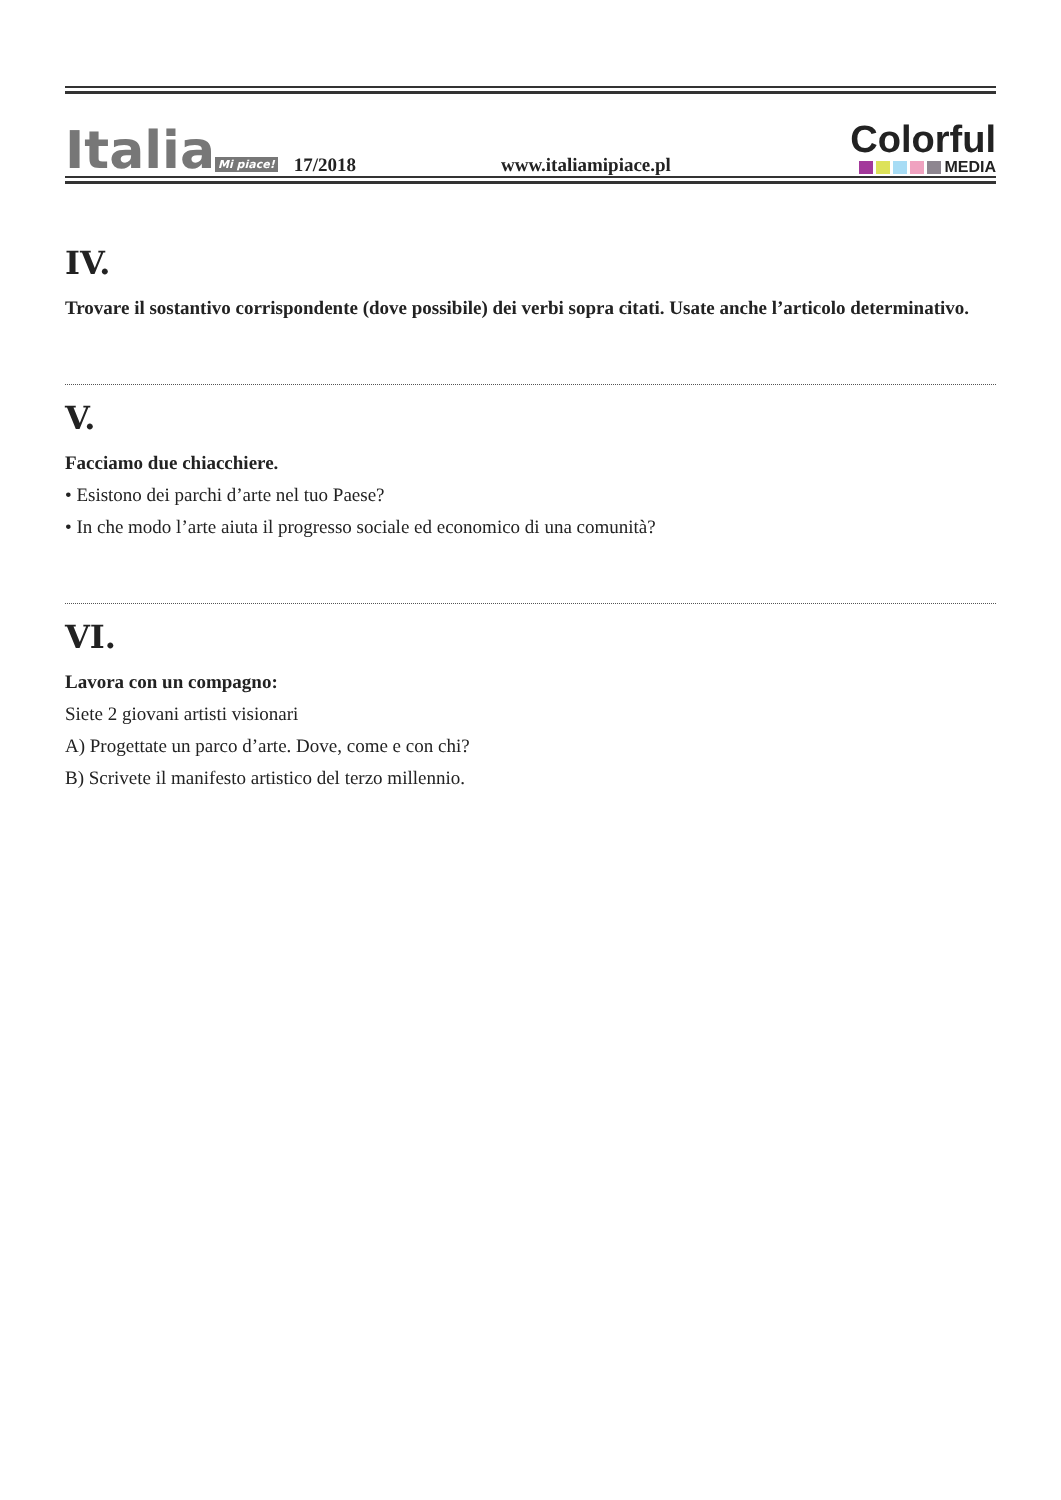Italia Mi piace!
17/2018
www.italiamipiace.pl
Colorful
MEDIA
IV.
Trovare il sostantivo corrispondente (dove possibile) dei verbi sopra citati. Usate anche l’articolo determinativo.
V.
Facciamo due chiacchiere.
• Esistono dei parchi d’arte nel tuo Paese?
• In che modo l’arte aiuta il progresso sociale ed economico di una comunità?
VI.
Lavora con un compagno:
Siete 2 giovani artisti visionari
A) Progettate un parco d’arte. Dove, come e con chi?
B) Scrivete il manifesto artistico del terzo millennio.